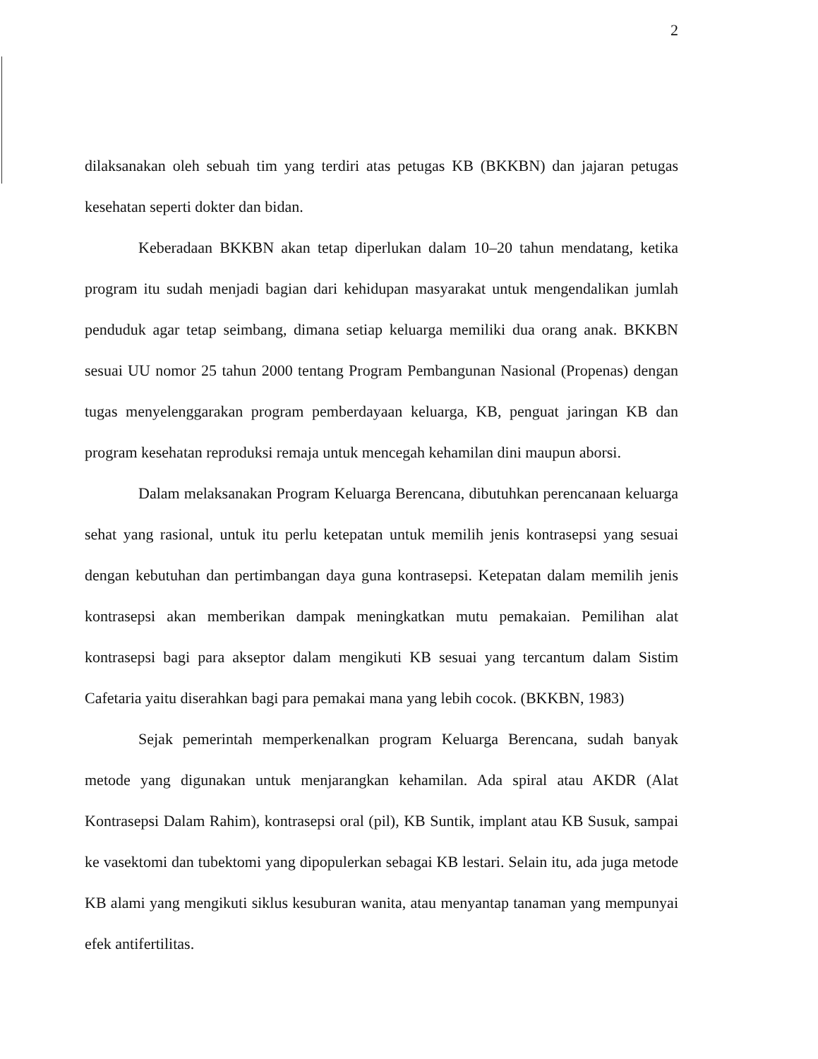2
dilaksanakan oleh sebuah tim yang terdiri atas petugas KB (BKKBN) dan jajaran petugas kesehatan seperti dokter dan bidan.
Keberadaan BKKBN akan tetap diperlukan dalam 10–20 tahun mendatang, ketika program itu sudah menjadi bagian dari kehidupan masyarakat untuk mengendalikan jumlah penduduk agar tetap seimbang, dimana setiap keluarga memiliki dua orang anak. BKKBN sesuai UU nomor 25 tahun 2000 tentang Program Pembangunan Nasional (Propenas) dengan tugas menyelenggarakan program pemberdayaan keluarga, KB, penguat jaringan KB dan program kesehatan reproduksi remaja untuk mencegah kehamilan dini maupun aborsi.
Dalam melaksanakan Program Keluarga Berencana, dibutuhkan perencanaan keluarga sehat yang rasional, untuk itu perlu ketepatan untuk memilih jenis kontrasepsi yang sesuai dengan kebutuhan dan pertimbangan daya guna kontrasepsi. Ketepatan dalam memilih jenis kontrasepsi akan memberikan dampak meningkatkan mutu pemakaian. Pemilihan alat kontrasepsi bagi para akseptor dalam mengikuti KB sesuai yang tercantum dalam Sistim Cafetaria yaitu diserahkan bagi para pemakai mana yang lebih cocok. (BKKBN, 1983)
Sejak pemerintah memperkenalkan program Keluarga Berencana, sudah banyak metode yang digunakan untuk menjarangkan kehamilan. Ada spiral atau AKDR (Alat Kontrasepsi Dalam Rahim), kontrasepsi oral (pil), KB Suntik, implant atau KB Susuk, sampai ke vasektomi dan tubektomi yang dipopulerkan sebagai KB lestari. Selain itu, ada juga metode KB alami yang mengikuti siklus kesuburan wanita, atau menyantap tanaman yang mempunyai efek antifertilitas.